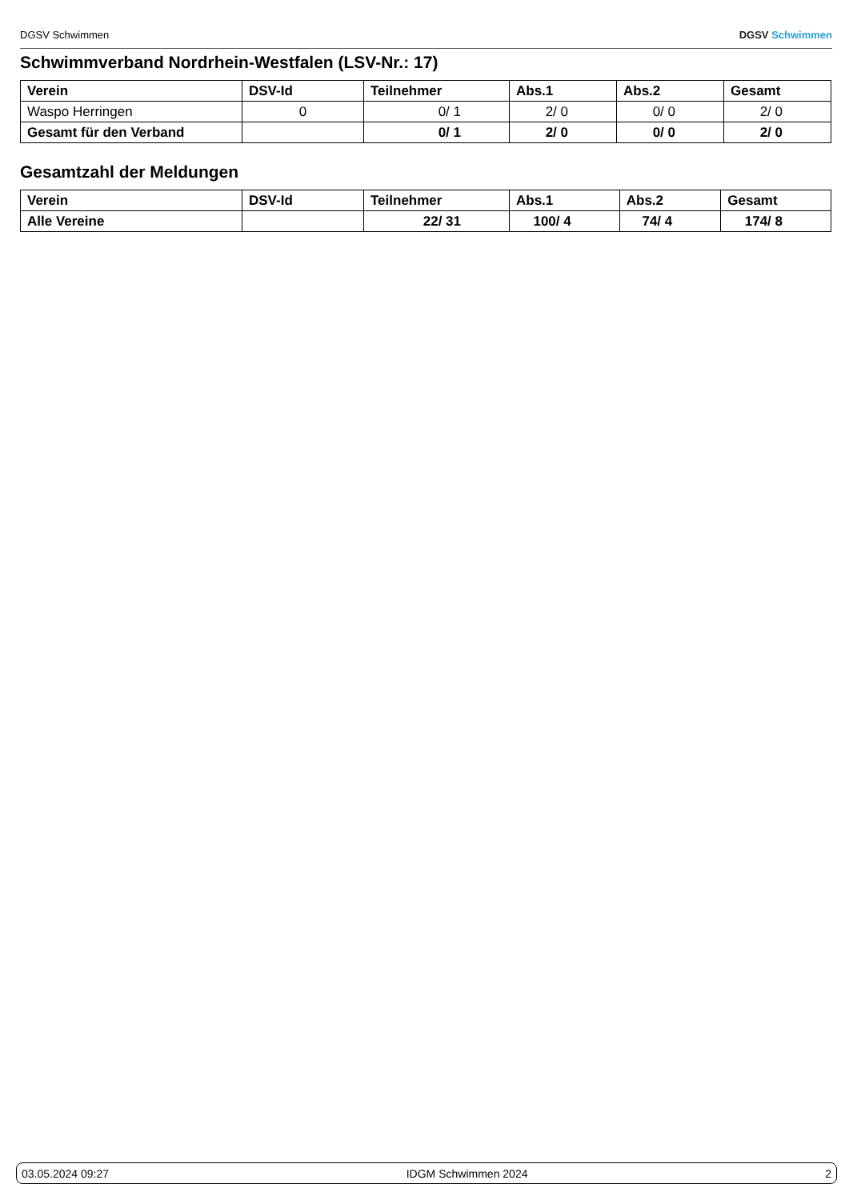DGSV Schwimmen DGSV Schwimmen
Schwimmverband Nordrhein-Westfalen (LSV-Nr.: 17)
| Verein | DSV-Id | Teilnehmer | Abs.1 | Abs.2 | Gesamt |
| --- | --- | --- | --- | --- | --- |
| Waspo Herringen | 0 | 0/ 1 | 2/ 0 | 0/ 0 | 2/ 0 |
| Gesamt für den Verband | | 0/ 1 | 2/ 0 | 0/ 0 | 2/ 0 |
Gesamtzahl der Meldungen
| Verein | DSV-Id | Teilnehmer | Abs.1 | Abs.2 | Gesamt |
| --- | --- | --- | --- | --- | --- |
| Alle Vereine | | 22/ 31 | 100/ 4 | 74/ 4 | 174/ 8 |
03.05.2024 09:27 IDGM Schwimmen 2024 2